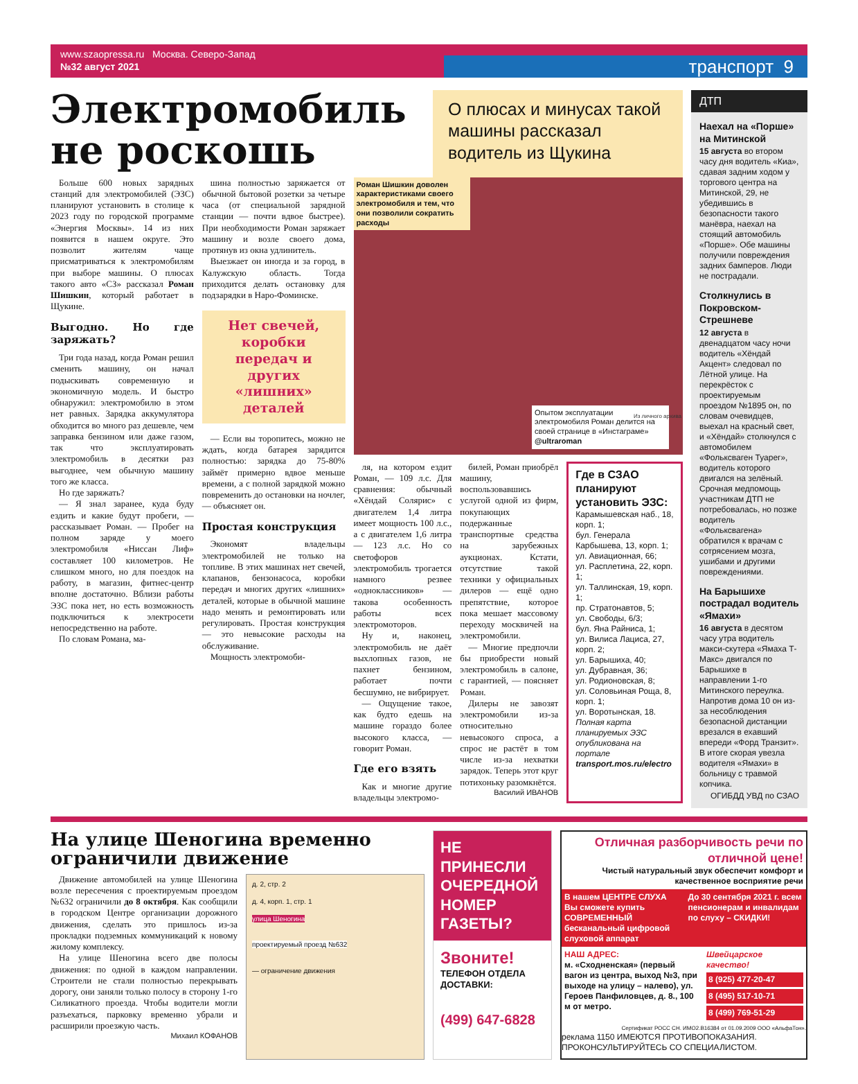www.szaopressa.ru Москва. Северо-Запад
№32 август 2021
транспорт 9
Электромобиль не роскошь
О плюсах и минусах такой машины рассказал водитель из Щукина
Больше 600 новых зарядных станций для электромобилей (ЭЗС) планируют установить в столице к 2023 году по городской программе «Энергия Москвы». 14 из них появится в нашем округе. Это позволит жителям чаще присматриваться к электромобилям при выборе машины. О плюсах такого авто «СЗ» рассказал Роман Шишкин, который работает в Щукине.
Выгодно. Но где заряжать?
Три года назад, когда Роман решил сменить машину, он начал подыскивать современную и экономичную модель. И быстро обнаружил: электромобилю в этом нет равных. Зарядка аккумулятора обходится во много раз дешевле, чем заправка бензином или даже газом, так что эксплуатировать электромобиль в десятки раз выгоднее, чем обычную машину того же класса.
Но где заряжать?
— Я знал заранее, куда буду ездить и какие будут пробеги, — рассказывает Роман. — Пробег на полном заряде у моего электромобиля «Ниссан Лиф» составляет 100 километров. Не слишком много, но для поездок на работу, в магазин, фитнес-центр вполне достаточно. Вблизи работы ЭЗС пока нет, но есть возможность подключиться к электросети непосредственно на работе.
По словам Романа, ма-
шина полностью заряжается от обычной бытовой розетки за четыре часа (от специальной зарядной станции — почти вдвое быстрее). При необходимости Роман заряжает машину и возле своего дома, протянув из окна удлинитель.
Выезжает он иногда и за город, в Калужскую область. Тогда приходится делать остановку для подзарядки в Наро-Фоминске.
Нет свечей, коробки передач и других «лишних» деталей
— Если вы торопитесь, можно не ждать, когда батарея зарядится полностью: зарядка до 75-80% займёт примерно вдвое меньше времени, а с полной зарядкой можно повременить до остановки на ночлег, — объясняет он.
Простая конструкция
Экономят владельцы электромобилей не только на топливе. В этих машинах нет свечей, клапанов, бензонасоса, коробки передач и многих других «лишних» деталей, которые в обычной машине надо менять и ремонтировать или регулировать. Простая конструкция — это невысокие расходы на обслуживание.
Мощность электромоби-
Роман Шишкин доволен характеристиками своего электромобиля и тем, что они позволили сократить расходы
Опытом эксплуатации электромобиля Роман делится на своей странице в «Инстаграме» @ultraroman
Из личного архива
ля, на котором ездит Роман, — 109 л.с. Для сравнения: обычный «Хёндай Солярис» с двигателем 1,4 литра имеет мощность 100 л.с., а с двигателем 1,6 литра — 123 л.с. Но со светофоров электромобиль трогается намного резвее «одноклассников» — такова особенность работы всех электромоторов.
Ну и, наконец, электромобиль не даёт выхлопных газов, не пахнет бензином, работает почти бесшумно, не вибрирует.
— Ощущение такое, как будто едешь на машине гораздо более высокого класса, — говорит Роман.
Где его взять
Как и многие другие владельцы электромо-
билей, Роман приобрёл машину, воспользовавшись услугой одной из фирм, покупающих подержанные транспортные средства на зарубежных аукционах. Кстати, отсутствие такой техники у официальных дилеров — ещё одно препятствие, которое пока мешает массовому переходу москвичей на электромобили.
— Многие предпочли бы приобрести новый электромобиль в салоне, с гарантией, — поясняет Роман.
Дилеры не завозят электромобили из-за относительно невысокого спроса, а спрос не растёт в том числе из-за нехватки зарядок. Теперь этот круг потихоньку разомкнётся.
Василий ИВАНОВ
Где в СЗАО планируют установить ЭЗС:
Карамышевская наб., 18, корп. 1;
бул. Генерала Карбышева, 13, корп. 1;
ул. Авиационная, 66;
ул. Расплетина, 22, корп. 1;
ул. Таллинская, 19, корп. 1;
пр. Стратонавтов, 5;
ул. Свободы, 6/3;
бул. Яна Райниса, 1;
ул. Вилиса Лациса, 27, корп. 2;
ул. Барышиха, 40;
ул. Дубравная, 36;
ул. Родионовская, 8;
ул. Соловьиная Роща, 8, корп. 1;
ул. Воротынская, 18.
Полная карта планируемых ЭЗС опубликована на портале transport.mos.ru/electro
ДТП
Наехал на «Порше» на Митинской
15 августа во втором часу дня водитель «Киа», сдавая задним ходом у торгового центра на Митинской, 29, не убедившись в безопасности такого манёвра, наехал на стоящий автомобиль «Порше». Обе машины получили повреждения задних бамперов. Люди не пострадали.
Столкнулись в Покровском-Стрешневе
12 августа в двенадцатом часу ночи водитель «Хёндай Акцент» следовал по Лётной улице. На перекрёсток с проектируемым проездом №1895 он, по словам очевидцев, выехал на красный свет, и «Хёндай» столкнулся с автомобилем «Фольксваген Туарег», водитель которого двигался на зелёный. Срочная медпомощь участникам ДТП не потребовалась, но позже водитель «Фольксвагена» обратился к врачам с сотрясением мозга, ушибами и другими повреждениями.
На Барышихе пострадал водитель «Ямахи»
16 августа в десятом часу утра водитель макси-скутера «Ямаха Т-Макс» двигался по Барышихе в направлении 1-го Митинского переулка. Напротив дома 10 он из-за несоблюдения безопасной дистанции врезался в ехавший впереди «Форд Транзит». В итоге скорая увезла водителя «Ямахи» в больницу с травмой копчика.
ОГИБДД УВД по СЗАО
На улице Шеногина временно ограничили движение
Движение автомобилей на улице Шеногина возле пересечения с проектируемым проездом №632 ограничили до 8 октября. Как сообщили в городском Центре организации дорожного движения, сделать это пришлось из-за прокладки подземных коммуникаций к новому жилому комплексу.
На улице Шеногина всего две полосы движения: по одной в каждом направлении. Строители не стали полностью перекрывать дорогу, они заняли только полосу в сторону 1-го Силикатного проезда. Чтобы водители могли разъехаться, парковку временно убрали и расширили проезжую часть.
Михаил КОФАНОВ
д. 2, стр. 2
д. 4, корп. 1, стр. 1
улица Шеногина
проектируемый проезд №632
— ограничение движения
НЕ ПРИНЕСЛИ ОЧЕРЕДНОЙ НОМЕР ГАЗЕТЫ?
Звоните!
ТЕЛЕФОН ОТДЕЛА ДОСТАВКИ:
(499) 647-6828
Отличная разборчивость речи по отличной цене!
Чистый натуральный звук обеспечит комфорт и качественное восприятие речи
В нашем ЦЕНТРЕ СЛУХА Вы сможете купить СОВРЕМЕННЫЙ бесканальный цифровой слуховой аппарат
До 30 сентября 2021 г. всем пенсионерам и инвалидам по слуху – СКИДКИ!
НАШ АДРЕС:
м. «Сходненская» (первый вагон из центра, выход №3, при выходе на улицу – налево), ул. Героев Панфиловцев, д. 8., 100 м от метро.
Швейцарское качество!
8 (925) 477-20-47
8 (495) 517-10-71
8 (499) 769-51-29
Сертификат РОСС СН. ИМО2.В16384 от 01.09.2009 ООО «АльфаТон».
реклама 1150 ИМЕЮТСЯ ПРОТИВОПОКАЗАНИЯ. ПРОКОНСУЛЬТИРУЙТЕСЬ СО СПЕЦИАЛИСТОМ.